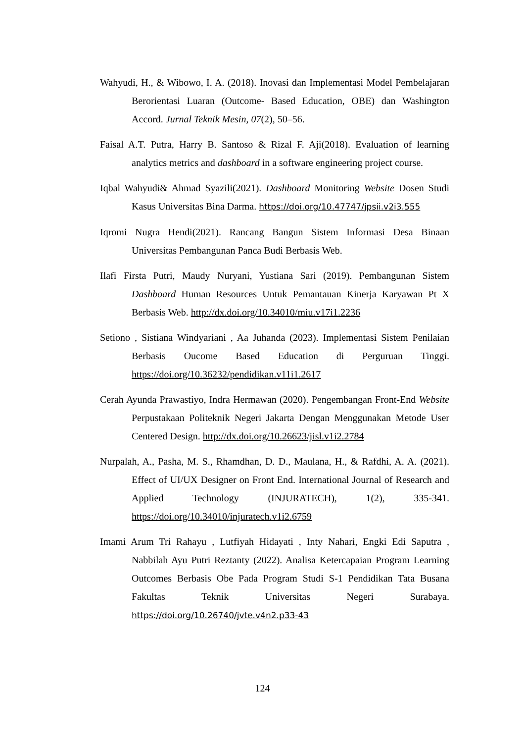Wahyudi, H., & Wibowo, I. A. (2018). Inovasi dan Implementasi Model Pembelajaran Berorientasi Luaran (Outcome- Based Education, OBE) dan Washington Accord. Jurnal Teknik Mesin, 07(2), 50–56.
Faisal A.T. Putra, Harry B. Santoso & Rizal F. Aji(2018). Evaluation of learning analytics metrics and dashboard in a software engineering project course.
Iqbal Wahyudi& Ahmad Syazili(2021). Dashboard Monitoring Website Dosen Studi Kasus Universitas Bina Darma. https://doi.org/10.47747/jpsii.v2i3.555
Iqromi Nugra Hendi(2021). Rancang Bangun Sistem Informasi Desa Binaan Universitas Pembangunan Panca Budi Berbasis Web.
Ilafi Firsta Putri, Maudy Nuryani, Yustiana Sari (2019). Pembangunan Sistem Dashboard Human Resources Untuk Pemantauan Kinerja Karyawan Pt X Berbasis Web. http://dx.doi.org/10.34010/miu.v17i1.2236
Setiono , Sistiana Windyariani , Aa Juhanda (2023). Implementasi Sistem Penilaian Berbasis Oucome Based Education di Perguruan Tinggi. https://doi.org/10.36232/pendidikan.v11i1.2617
Cerah Ayunda Prawastiyo, Indra Hermawan (2020). Pengembangan Front-End Website Perpustakaan Politeknik Negeri Jakarta Dengan Menggunakan Metode User Centered Design. http://dx.doi.org/10.26623/jisl.v1i2.2784
Nurpalah, A., Pasha, M. S., Rhamdhan, D. D., Maulana, H., & Rafdhi, A. A. (2021). Effect of UI/UX Designer on Front End. International Journal of Research and Applied Technology (INJURATECH), 1(2), 335-341. https://doi.org/10.34010/injuratech.v1i2.6759
Imami Arum Tri Rahayu , Lutfiyah Hidayati , Inty Nahari, Engki Edi Saputra , Nabbilah Ayu Putri Reztanty (2022). Analisa Ketercapaian Program Learning Outcomes Berbasis Obe Pada Program Studi S-1 Pendidikan Tata Busana Fakultas Teknik Universitas Negeri Surabaya. https://doi.org/10.26740/jvte.v4n2.p33-43
124